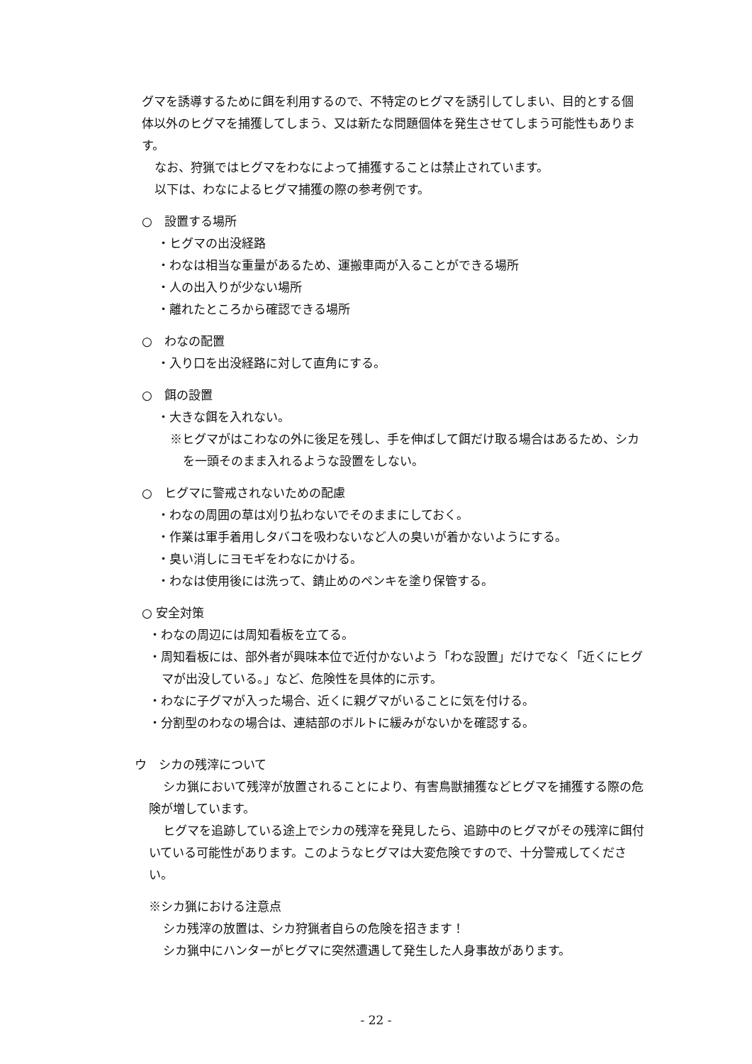グマを誘導するために餌を利用するので、不特定のヒグマを誘引してしまい、目的とする個体以外のヒグマを捕獲してしまう、又は新たな問題個体を発生させてしまう可能性もあります。
なお、狩猟ではヒグマをわなによって捕獲することは禁止されています。
以下は、わなによるヒグマ捕獲の際の参考例です。
○　設置する場所
・ヒグマの出没経路
・わなは相当な重量があるため、運搬車両が入ることができる場所
・人の出入りが少ない場所
・離れたところから確認できる場所
○　わなの配置
・入り口を出没経路に対して直角にする。
○　餌の設置
・大きな餌を入れない。
※ヒグマがはこわなの外に後足を残し、手を伸ばして餌だけ取る場合はあるため、シカを一頭そのまま入れるような設置をしない。
○　ヒグマに警戒されないための配慮
・わなの周囲の草は刈り払わないでそのままにしておく。
・作業は軍手着用しタバコを吸わないなど人の臭いが着かないようにする。
・臭い消しにヨモギをわなにかける。
・わなは使用後には洗って、錆止めのペンキを塗り保管する。
○ 安全対策
・わなの周辺には周知看板を立てる。
・周知看板には、部外者が興味本位で近付かないよう「わな設置」だけでなく「近くにヒグマが出没している。」など、危険性を具体的に示す。
・わなに子グマが入った場合、近くに親グマがいることに気を付ける。
・分割型のわなの場合は、連結部のボルトに緩みがないかを確認する。
ウ　シカの残滓について
シカ猟において残滓が放置されることにより、有害鳥獣捕獲などヒグマを捕獲する際の危険が増しています。
ヒグマを追跡している途上でシカの残滓を発見したら、追跡中のヒグマがその残滓に餌付いている可能性があります。このようなヒグマは大変危険ですので、十分警戒してください。
※シカ猟における注意点
シカ残滓の放置は、シカ狩猟者自らの危険を招きます！
シカ猟中にハンターがヒグマに突然遭遇して発生した人身事故があります。
- 22 -